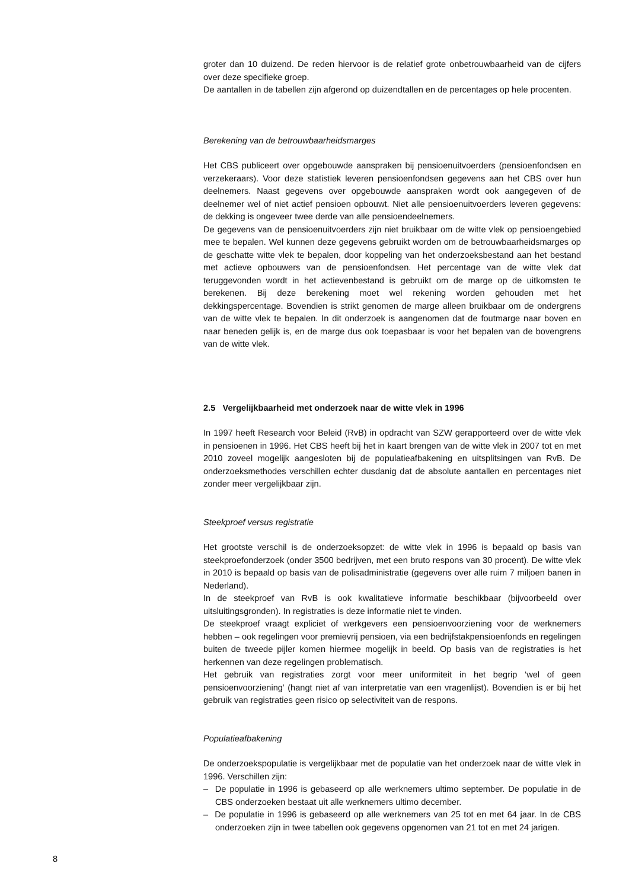groter dan 10 duizend. De reden hiervoor is de relatief grote onbetrouwbaarheid van de cijfers over deze specifieke groep.
De aantallen in de tabellen zijn afgerond op duizendtallen en de percentages op hele procenten.
Berekening van de betrouwbaarheidsmarges
Het CBS publiceert over opgebouwde aanspraken bij pensioenuitvoerders (pensioenfondsen en verzekeraars). Voor deze statistiek leveren pensioenfondsen gegevens aan het CBS over hun deelnemers. Naast gegevens over opgebouwde aanspraken wordt ook aangegeven of de deelnemer wel of niet actief pensioen opbouwt. Niet alle pensioenuitvoerders leveren gegevens: de dekking is ongeveer twee derde van alle pensioendeelnemers.
De gegevens van de pensioenuitvoerders zijn niet bruikbaar om de witte vlek op pensioengebied mee te bepalen. Wel kunnen deze gegevens gebruikt worden om de betrouwbaarheidsmarges op de geschatte witte vlek te bepalen, door koppeling van het onderzoeksbestand aan het bestand met actieve opbouwers van de pensioenfondsen. Het percentage van de witte vlek dat teruggevonden wordt in het actievenbestand is gebruikt om de marge op de uitkomsten te berekenen. Bij deze berekening moet wel rekening worden gehouden met het dekkingspercentage. Bovendien is strikt genomen de marge alleen bruikbaar om de ondergrens van de witte vlek te bepalen. In dit onderzoek is aangenomen dat de foutmarge naar boven en naar beneden gelijk is, en de marge dus ook toepasbaar is voor het bepalen van de bovengrens van de witte vlek.
2.5 Vergelijkbaarheid met onderzoek naar de witte vlek in 1996
In 1997 heeft Research voor Beleid (RvB) in opdracht van SZW gerapporteerd over de witte vlek in pensioenen in 1996. Het CBS heeft bij het in kaart brengen van de witte vlek in 2007 tot en met 2010 zoveel mogelijk aangesloten bij de populatieafbakening en uitsplitsingen van RvB. De onderzoeksmethodes verschillen echter dusdanig dat de absolute aantallen en percentages niet zonder meer vergelijkbaar zijn.
Steekproef versus registratie
Het grootste verschil is de onderzoeksopzet: de witte vlek in 1996 is bepaald op basis van steekproefonderzoek (onder 3500 bedrijven, met een bruto respons van 30 procent). De witte vlek in 2010 is bepaald op basis van de polisadministratie (gegevens over alle ruim 7 miljoen banen in Nederland).
In de steekproef van RvB is ook kwalitatieve informatie beschikbaar (bijvoorbeeld over uitsluitingsgronden). In registraties is deze informatie niet te vinden.
De steekproef vraagt expliciet of werkgevers een pensioenvoorziening voor de werknemers hebben – ook regelingen voor premievrij pensioen, via een bedrijfstakpensioenfonds en regelingen buiten de tweede pijler komen hiermee mogelijk in beeld. Op basis van de registraties is het herkennen van deze regelingen problematisch.
Het gebruik van registraties zorgt voor meer uniformiteit in het begrip ‘wel of geen pensioenvoorziening’ (hangt niet af van interpretatie van een vragenlijst). Bovendien is er bij het gebruik van registraties geen risico op selectiviteit van de respons.
Populatieafbakening
De onderzoekspopulatie is vergelijkbaar met de populatie van het onderzoek naar de witte vlek in 1996. Verschillen zijn:
– De populatie in 1996 is gebaseerd op alle werknemers ultimo september. De populatie in de CBS onderzoeken bestaat uit alle werknemers ultimo december.
– De populatie in 1996 is gebaseerd op alle werknemers van 25 tot en met 64 jaar. In de CBS onderzoeken zijn in twee tabellen ook gegevens opgenomen van 21 tot en met 24 jarigen.
8